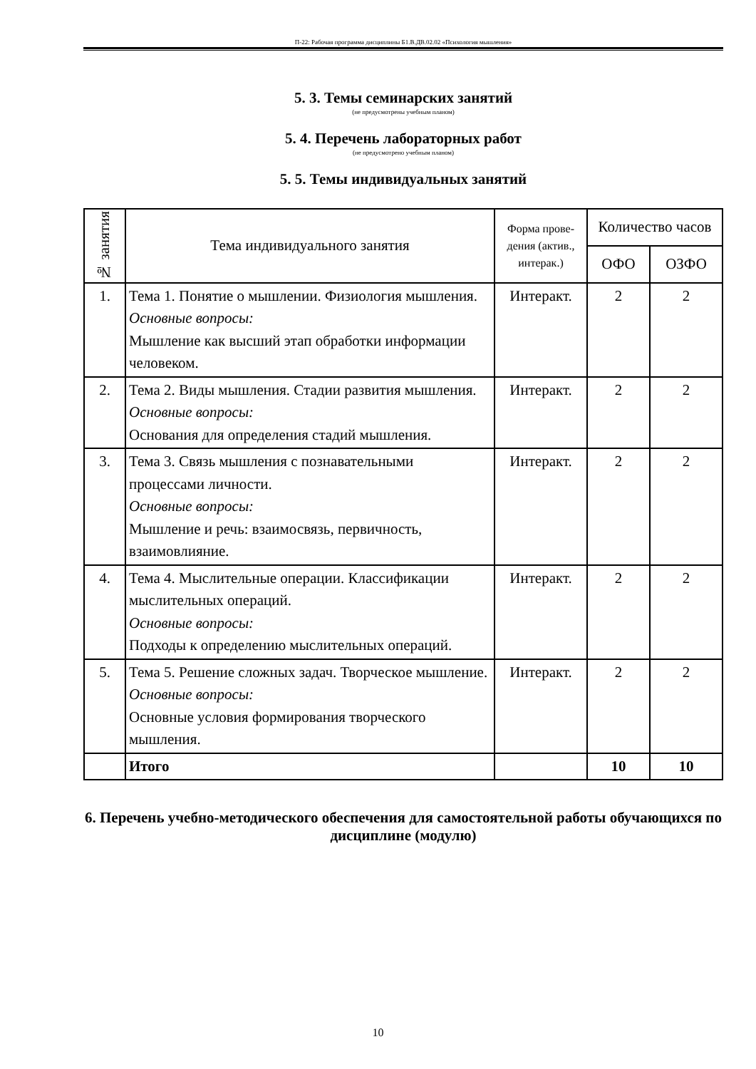П-22: Рабочая программа дисциплины Б1.В.ДВ.02.02 «Психология мышления»
5. 3. Темы семинарских занятий
(не предусмотрены учебным планом)
5. 4. Перечень лабораторных работ
(не предусмотрено учебным планом)
5. 5. Темы индивидуальных занятий
| № занятия | Тема индивидуального занятия | Форма прове-дения (актив., интерак.) | Количество часов | |
| --- | --- | --- | --- | --- |
| | | | ОФО | ОЗФО |
| 1. | Тема 1. Понятие о мышлении. Физиология мышления. Основные вопросы: Мышление как высший этап обработки информации человеком. | Интеракт. | 2 | 2 |
| 2. | Тема 2. Виды мышления. Стадии развития мышления. Основные вопросы: Основания для определения стадий мышления. | Интеракт. | 2 | 2 |
| 3. | Тема 3. Связь мышления с познавательными процессами личности. Основные вопросы: Мышление и речь: взаимосвязь, первичность, взаимовлияние. | Интеракт. | 2 | 2 |
| 4. | Тема 4. Мыслительные операции. Классификации мыслительных операций. Основные вопросы: Подходы к определению мыслительных операций. | Интеракт. | 2 | 2 |
| 5. | Тема 5. Решение сложных задач. Творческое мышление. Основные вопросы: Основные условия формирования творческого мышления. | Интеракт. | 2 | 2 |
| | Итого | | 10 | 10 |
6. Перечень учебно-методического обеспечения для самостоятельной работы обучающихся по дисциплине (модулю)
10